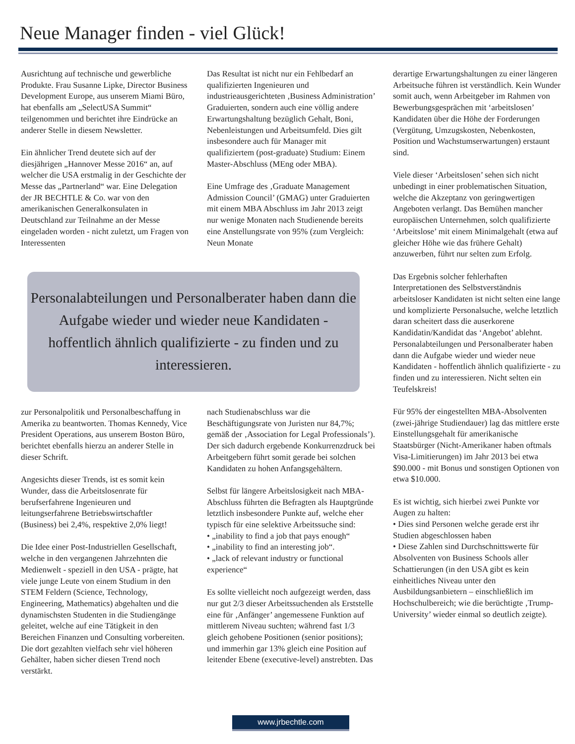Neue Manager finden - viel Glück!
Ausrichtung auf technische und gewerbliche Produkte. Frau Susanne Lipke, Director Business Development Europe, aus unserem Miami Büro, hat ebenfalls am „SelectUSA Summit“ teilgenommen und berichtet ihre Eindrücke an anderer Stelle in diesem Newsletter.
Ein ähnlicher Trend deutete sich auf der diesjährigen „Hannover Messe 2016“ an, auf welcher die USA erstmalig in der Geschichte der Messe das „Partnerland“ war. Eine Delegation der JR BECHTLE & Co. war von den amerikanischen Generalkonsulaten in Deutschland zur Teilnahme an der Messe eingeladen worden - nicht zuletzt, um Fragen von Interessenten
Das Resultat ist nicht nur ein Fehlbedarf an qualifizierten Ingenieuren und industrieausgerichteten ‚Business Administration’ Graduierten, sondern auch eine völlig andere Erwartungshaltung bezüglich Gehalt, Boni, Nebenleistungen und Arbeitsumfeld. Dies gilt insbesondere auch für Manager mit qualifiziertem (post-graduate) Studium: Einem Master-Abschluss (MEng oder MBA).
Eine Umfrage des ‚Graduate Management Admission Council’ (GMAG) unter Graduierten mit einem MBA Abschluss im Jahr 2013 zeigt nur wenige Monaten nach Studienende bereits eine Anstellungsrate von 95% (zum Vergleich: Neun Monate
Personalabteilungen und Personalberater haben dann die Aufgabe wieder und wieder neue Kandidaten - hoffentlich ähnlich qualifizierte - zu finden und zu interessieren.
zur Personalpolitik und Personalbeschaffung in Amerika zu beantworten. Thomas Kennedy, Vice President Operations, aus unserem Boston Büro, berichtet ebenfalls hierzu an anderer Stelle in dieser Schrift.
Angesichts dieser Trends, ist es somit kein Wunder, dass die Arbeitslosenrate für berufserfahrene Ingenieuren und leitungserfahrene Betriebswirtschaftler (Business) bei 2,4%, respektive 2,0% liegt!
Die Idee einer Post-Industriellen Gesellschaft, welche in den vergangenen Jahrzehnten die Medienwelt - speziell in den USA - prägte, hat viele junge Leute von einem Studium in den STEM Feldern (Science, Technology, Engineering, Mathematics) abgehalten und die dynamischsten Studenten in die Studiengänge geleitet, welche auf eine Tätigkeit in den Bereichen Finanzen und Consulting vorbereiten. Die dort gezahlten vielfach sehr viel höheren Gehälter, haben sicher diesen Trend noch verstärkt.
nach Studienabschluss war die Beschäftigungsrate von Juristen nur 84,7%; gemäß der ‚Association for Legal Professionals’). Der sich dadurch ergebende Konkurrenzdruck bei Arbeitgebern führt somit gerade bei solchen Kandidaten zu hohen Anfangsgehältern.
Selbst für längere Arbeitslosigkeit nach MBA-Abschluss führten die Befragten als Hauptgründe letztlich insbesondere Punkte auf, welche eher typisch für eine selektive Arbeitssuche sind:
• „inability to find a job that pays enough“
• „inability to find an interesting job“.
• „lack of relevant industry or functional experience“
Es sollte vielleicht noch aufgezeigt werden, dass nur gut 2/3 dieser Arbeitssuchenden als Erststelle eine für ‚Anfänger’ angemessene Funktion auf mittlerem Niveau suchten; während fast 1/3 gleich gehobene Positionen (senior positions); und immerhin gar 13% gleich eine Position auf leitender Ebene (executive-level) anstrebten. Das
derartige Erwartungshaltungen zu einer längeren Arbeitsuche führen ist verständlich. Kein Wunder somit auch, wenn Arbeitgeber im Rahmen von Bewerbungsgesprächen mit ‘arbeitslosen’ Kandidaten über die Höhe der Forderungen (Vergütung, Umzugskosten, Nebenkosten, Position und Wachstumserwartungen) erstaunt sind.
Viele dieser ‘Arbeitslosen’ sehen sich nicht unbedingt in einer problematischen Situation, welche die Akzeptanz von geringwertigen Angeboten verlangt. Das Bemühen mancher europäischen Unternehmen, solch qualifizierte ‘Arbeitslose’ mit einem Minimalgehalt (etwa auf gleicher Höhe wie das frühere Gehalt) anzuwerben, führt nur selten zum Erfolg.
Das Ergebnis solcher fehlerhaften Interpretationen des Selbstverständnis arbeitsloser Kandidaten ist nicht selten eine lange und komplizierte Personalsuche, welche letztlich daran scheitert dass die auserkorene Kandidatin/Kandidat das ‘Angebot’ ablehnt. Personalabteilungen und Personalberater haben dann die Aufgabe wieder und wieder neue Kandidaten - hoffentlich ähnlich qualifizierte - zu finden und zu interessieren. Nicht selten ein Teufelskreis!
Für 95% der eingestellten MBA-Absolventen (zwei-jährige Studiendauer) lag das mittlere erste Einstellungsgehalt für amerikanische Staatsbürger (Nicht-Amerikaner haben oftmals Visa-Limitierungen) im Jahr 2013 bei etwa $90.000 - mit Bonus und sonstigen Optionen von etwa $10.000.
Es ist wichtig, sich hierbei zwei Punkte vor Augen zu halten:
• Dies sind Personen welche gerade erst ihr Studien abgeschlossen haben
• Diese Zahlen sind Durchschnittswerte für Absolventen von Business Schools aller Schattierungen (in den USA gibt es kein einheitliches Niveau unter den Ausbildungsanbietern – einschließlich im Hochschulbereich; wie die berüchtigte ‚Trump-University’ wieder einmal so deutlich zeigte).
www.jrbechtle.com